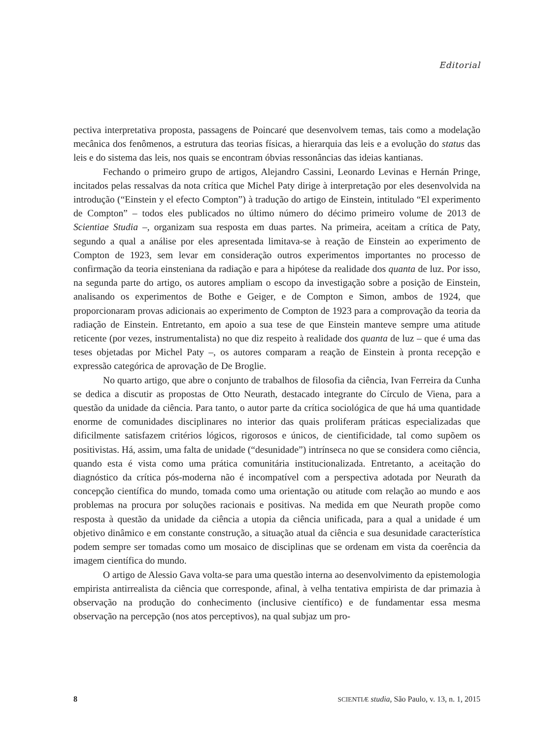Editorial
pectiva interpretativa proposta, passagens de Poincaré que desenvolvem temas, tais como a modelação mecânica dos fenômenos, a estrutura das teorias físicas, a hierarquia das leis e a evolução do status das leis e do sistema das leis, nos quais se encontram óbvias ressonâncias das ideias kantianas.
Fechando o primeiro grupo de artigos, Alejandro Cassini, Leonardo Levinas e Hernán Pringe, incitados pelas ressalvas da nota crítica que Michel Paty dirige à interpretação por eles desenvolvida na introdução (“Einstein y el efecto Compton”) à tradução do artigo de Einstein, intitulado “El experimento de Compton” – todos eles publicados no último número do décimo primeiro volume de 2013 de Scientiae Studia –, organizam sua resposta em duas partes. Na primeira, aceitam a crítica de Paty, segundo a qual a análise por eles apresentada limitava-se à reação de Einstein ao experimento de Compton de 1923, sem levar em consideração outros experimentos importantes no processo de confirmação da teoria einsteniana da radiação e para a hipótese da realidade dos quanta de luz. Por isso, na segunda parte do artigo, os autores ampliam o escopo da investigação sobre a posição de Einstein, analisando os experimentos de Bothe e Geiger, e de Compton e Simon, ambos de 1924, que proporcionaram provas adicionais ao experimento de Compton de 1923 para a comprovação da teoria da radiação de Einstein. Entretanto, em apoio a sua tese de que Einstein manteve sempre uma atitude reticente (por vezes, instrumentalista) no que diz respeito à realidade dos quanta de luz – que é uma das teses objetadas por Michel Paty –, os autores comparam a reação de Einstein à pronta recepção e expressão categórica de aprovação de De Broglie.
No quarto artigo, que abre o conjunto de trabalhos de filosofia da ciência, Ivan Ferreira da Cunha se dedica a discutir as propostas de Otto Neurath, destacado integrante do Círculo de Viena, para a questão da unidade da ciência. Para tanto, o autor parte da crítica sociológica de que há uma quantidade enorme de comunidades disciplinares no interior das quais proliferam práticas especializadas que dificilmente satisfazem critérios lógicos, rigorosos e únicos, de cientificidade, tal como supõem os positivistas. Há, assim, uma falta de unidade (“desunidade”) intrínseca no que se considera como ciência, quando esta é vista como uma prática comunitária institucionalizada. Entretanto, a aceitação do diagnóstico da crítica pós-moderna não é incompatível com a perspectiva adotada por Neurath da concepção científica do mundo, tomada como uma orientação ou atitude com relação ao mundo e aos problemas na procura por soluções racionais e positivas. Na medida em que Neurath propõe como resposta à questão da unidade da ciência a utopia da ciência unificada, para a qual a unidade é um objetivo dinâmico e em constante construção, a situação atual da ciência e sua desunidade característica podem sempre ser tomadas como um mosaico de disciplinas que se ordenam em vista da coerência da imagem científica do mundo.
O artigo de Alessio Gava volta-se para uma questão interna ao desenvolvimento da epistemologia empirista antirrealista da ciência que corresponde, afinal, à velha tentativa empirista de dar primazia à observação na produção do conhecimento (inclusive científico) e de fundamentar essa mesma observação na percepção (nos atos perceptivos), na qual subjaz um pro-
8 SCIENTIÆ studia, São Paulo, v. 13, n. 1, 2015